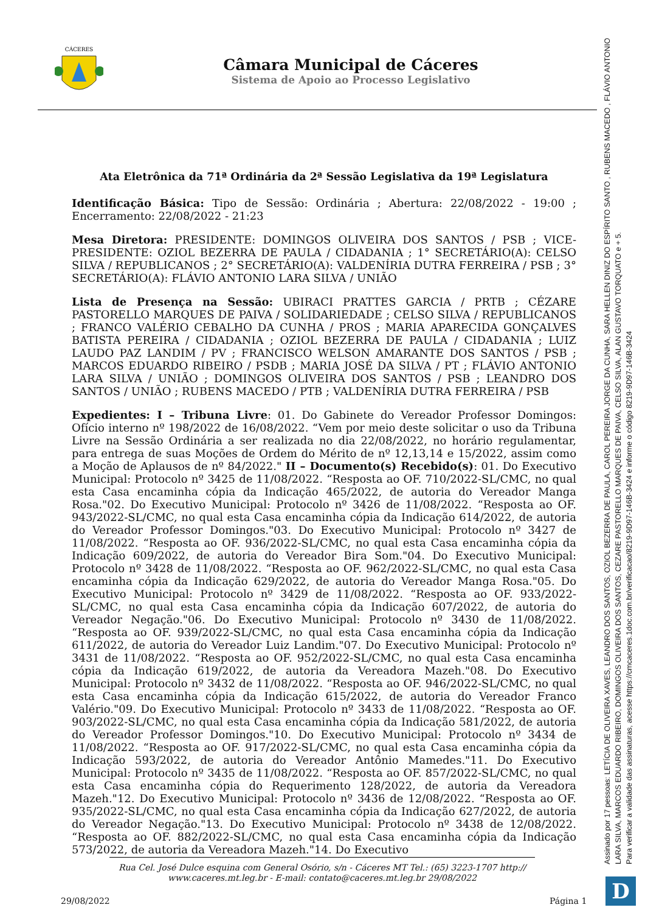CÁCERES
Câmara Municipal de Cáceres
Sistema de Apoio ao Processo Legislativo
Ata Eletrônica da 71ª Ordinária da 2ª Sessão Legislativa da 19ª Legislatura
Identificação Básica: Tipo de Sessão: Ordinária ; Abertura: 22/08/2022 - 19:00 ; Encerramento: 22/08/2022 - 21:23
Mesa Diretora: PRESIDENTE: DOMINGOS OLIVEIRA DOS SANTOS / PSB ; VICE-PRESIDENTE: OZIOL BEZERRA DE PAULA / CIDADANIA ; 1° SECRETÁRIO(A): CELSO SILVA / REPUBLICANOS ; 2° SECRETÁRIO(A): VALDENÍRIA DUTRA FERREIRA / PSB ; 3° SECRETÁRIO(A): FLÁVIO ANTONIO LARA SILVA / UNIÃO
Lista de Presença na Sessão: UBIRACI PRATTES GARCIA / PRTB ; CÉZARE PASTORELLO MARQUES DE PAIVA / SOLIDARIEDADE ; CELSO SILVA / REPUBLICANOS ; FRANCO VALÉRIO CEBALHO DA CUNHA / PROS ; MARIA APARECIDA GONÇALVES BATISTA PEREIRA / CIDADANIA ; OZIOL BEZERRA DE PAULA / CIDADANIA ; LUIZ LAUDO PAZ LANDIM / PV ; FRANCISCO WELSON AMARANTE DOS SANTOS / PSB ; MARCOS EDUARDO RIBEIRO / PSDB ; MARIA JOSÉ DA SILVA / PT ; FLÁVIO ANTONIO LARA SILVA / UNIÃO ; DOMINGOS OLIVEIRA DOS SANTOS / PSB ; LEANDRO DOS SANTOS / UNIÃO ; RUBENS MACEDO / PTB ; VALDENÍRIA DUTRA FERREIRA / PSB
Expedientes: I – Tribuna Livre: 01. Do Gabinete do Vereador Professor Domingos: Ofício interno nº 198/2022 de 16/08/2022. “Vem por meio deste solicitar o uso da Tribuna Livre na Sessão Ordinária a ser realizada no dia 22/08/2022, no horário regulamentar, para entrega de suas Moções de Ordem do Mérito de nº 12,13,14 e 15/2022, assim como a Moção de Aplausos de nº 84/2022." II – Documento(s) Recebido(s): 01. Do Executivo Municipal: Protocolo nº 3425 de 11/08/2022. “Resposta ao OF. 710/2022-SL/CMC, no qual esta Casa encaminha cópia da Indicação 465/2022, de autoria do Vereador Manga Rosa."02. Do Executivo Municipal: Protocolo nº 3426 de 11/08/2022. “Resposta ao OF. 943/2022-SL/CMC, no qual esta Casa encaminha cópia da Indicação 614/2022, de autoria do Vereador Professor Domingos."03. Do Executivo Municipal: Protocolo nº 3427 de 11/08/2022. “Resposta ao OF. 936/2022-SL/CMC, no qual esta Casa encaminha cópia da Indicação 609/2022, de autoria do Vereador Bira Som."04. Do Executivo Municipal: Protocolo nº 3428 de 11/08/2022. “Resposta ao OF. 962/2022-SL/CMC, no qual esta Casa encaminha cópia da Indicação 629/2022, de autoria do Vereador Manga Rosa."05. Do Executivo Municipal: Protocolo nº 3429 de 11/08/2022. “Resposta ao OF. 933/2022-SL/CMC, no qual esta Casa encaminha cópia da Indicação 607/2022, de autoria do Vereador Negação."06. Do Executivo Municipal: Protocolo nº 3430 de 11/08/2022. “Resposta ao OF. 939/2022-SL/CMC, no qual esta Casa encaminha cópia da Indicação 611/2022, de autoria do Vereador Luiz Landim."07. Do Executivo Municipal: Protocolo nº 3431 de 11/08/2022. “Resposta ao OF. 952/2022-SL/CMC, no qual esta Casa encaminha cópia da Indicação 619/2022, de autoria da Vereadora Mazeh."08. Do Executivo Municipal: Protocolo nº 3432 de 11/08/2022. “Resposta ao OF. 946/2022-SL/CMC, no qual esta Casa encaminha cópia da Indicação 615/2022, de autoria do Vereador Franco Valério."09. Do Executivo Municipal: Protocolo nº 3433 de 11/08/2022. “Resposta ao OF. 903/2022-SL/CMC, no qual esta Casa encaminha cópia da Indicação 581/2022, de autoria do Vereador Professor Domingos."10. Do Executivo Municipal: Protocolo nº 3434 de 11/08/2022. “Resposta ao OF. 917/2022-SL/CMC, no qual esta Casa encaminha cópia da Indicação 593/2022, de autoria do Vereador Antônio Mamedes."11. Do Executivo Municipal: Protocolo nº 3435 de 11/08/2022. “Resposta ao OF. 857/2022-SL/CMC, no qual esta Casa encaminha cópia do Requerimento 128/2022, de autoria da Vereadora Mazeh."12. Do Executivo Municipal: Protocolo nº 3436 de 12/08/2022. “Resposta ao OF. 935/2022-SL/CMC, no qual esta Casa encaminha cópia da Indicação 627/2022, de autoria do Vereador Negação."13. Do Executivo Municipal: Protocolo nº 3438 de 12/08/2022. “Resposta ao OF. 882/2022-SL/CMC, no qual esta Casa encaminha cópia da Indicação 573/2022, de autoria da Vereadora Mazeh."14. Do Executivo
Rua Cel. José Dulce esquina com General Osório, s/n - Cáceres MT Tel.: (65) 3223-1707 http:// www.caceres.mt.leg.br - E-mail: contato@caceres.mt.leg.br 29/08/2022
29/08/2022 Página 1
Assinado por 17 pessoas: LETÍCIA DE OLIVEIRA XAVES, LEANDRO DOS SANTOS, OZIOL BEZERRA DE PAULA, CAROL PEREIRA JORGE DA CUNHA, SARA HELLEN DINIZ DO ESPÍRITO SANTO , RUBENS MACEDO , FLÁVIO ANTONIO LARA SILVA, MARCOS EDUARDO RIBEIRO, DOMINGOS OLIVEIRA DOS SANTOS, CEZARE PASTORELLO MARQUES DE PAIVA, CELSO SILVA, ALAN GUSTAVO TORQUATO e + 5.
Para verificar a validade das assinaturas, acesse https://cmcaceres.1doc.com.br/verificacao/8219-9D97-146B-3424 e informe o código 8219-9D97-146B-3424
D